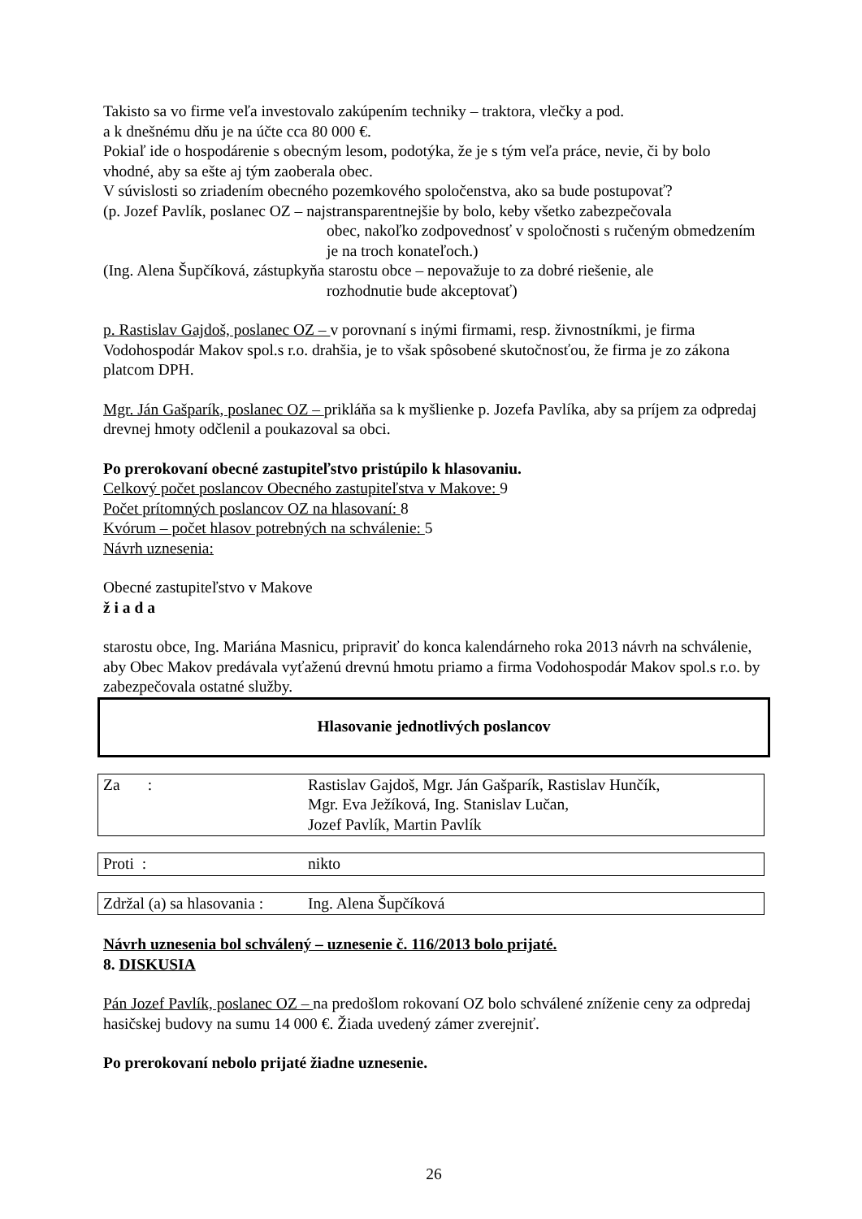Takisto sa vo firme veľa investovalo zakúpením techniky – traktora, vlečky a pod.
a k dnešnému dňu je na účte cca 80 000 €.
Pokiaľ ide o hospodárenie s obecným lesom, podotýka, že je s tým veľa práce, nevie, či by bolo vhodné, aby sa ešte aj tým zaoberala obec.
V súvislosti so zriadením obecného pozemkového spoločenstva, ako sa bude postupovať?
(p. Jozef Pavlík, poslanec OZ – najstransparentnejšie by bolo, keby všetko zabezpečovala
obec, nakoľko zodpovednosť v spoločnosti s ručeným obmedzením je na troch konateľoch.)
(Ing. Alena Šupčíková, zástupkyňa starostu obce – nepovažuje to za dobré riešenie, ale
rozhodnutie bude akceptovať)
p. Rastislav Gajdoš, poslanec OZ – v porovnaní s inými firmami, resp. živnostníkmi, je firma Vodohospodár Makov spol.s r.o. drahšia, je to však spôsobené skutočnosťou, že firma je zo zákona platcom DPH.
Mgr. Ján Gašparík, poslanec OZ – prikláňa sa k myšlienke p. Jozefa Pavlíka, aby sa príjem za odpredaj drevnej hmoty odčlenil a poukazoval sa obci.
Po prerokovaní obecné zastupiteľstvo pristúpilo k hlasovaniu.
Celkový počet poslancov Obecného zastupiteľstva v Makove: 9
Počet prítomných poslancov OZ na hlasovaní: 8
Kvórum – počet hlasov potrebných na schválenie: 5
Návrh uznesenia:
Obecné zastupiteľstvo v Makove
ž i a d a
starostu obce, Ing. Mariána Masnicu, pripraviť do konca kalendárneho roka 2013 návrh na schválenie, aby Obec Makov predávala vyťaženú drevnú hmotu priamo a firma Vodohospodár Makov spol.s r.o. by zabezpečovala ostatné služby.
Hlasovanie jednotlivých poslancov
| Za : | Rastislav Gajdoš, Mgr. Ján Gašparík, Rastislav Hunčík, Mgr. Eva Ježíková, Ing. Stanislav Lučan, Jozef Pavlík, Martin Pavlík |
| Proti : | nikto |
| Zdržal (a) sa hlasovania : | Ing. Alena Šupčíková |
Návrh uznesenia bol schválený – uznesenie č. 116/2013 bolo prijaté.
8. DISKUSIA
Pán Jozef Pavlík, poslanec OZ – na predošlom rokovaní OZ bolo schválené zníženie ceny za odpredaj hasičskej budovy na sumu 14 000 €. Žiada uvedený zámer zverejniť.
Po prerokovaní nebolo prijaté žiadne uznesenie.
26